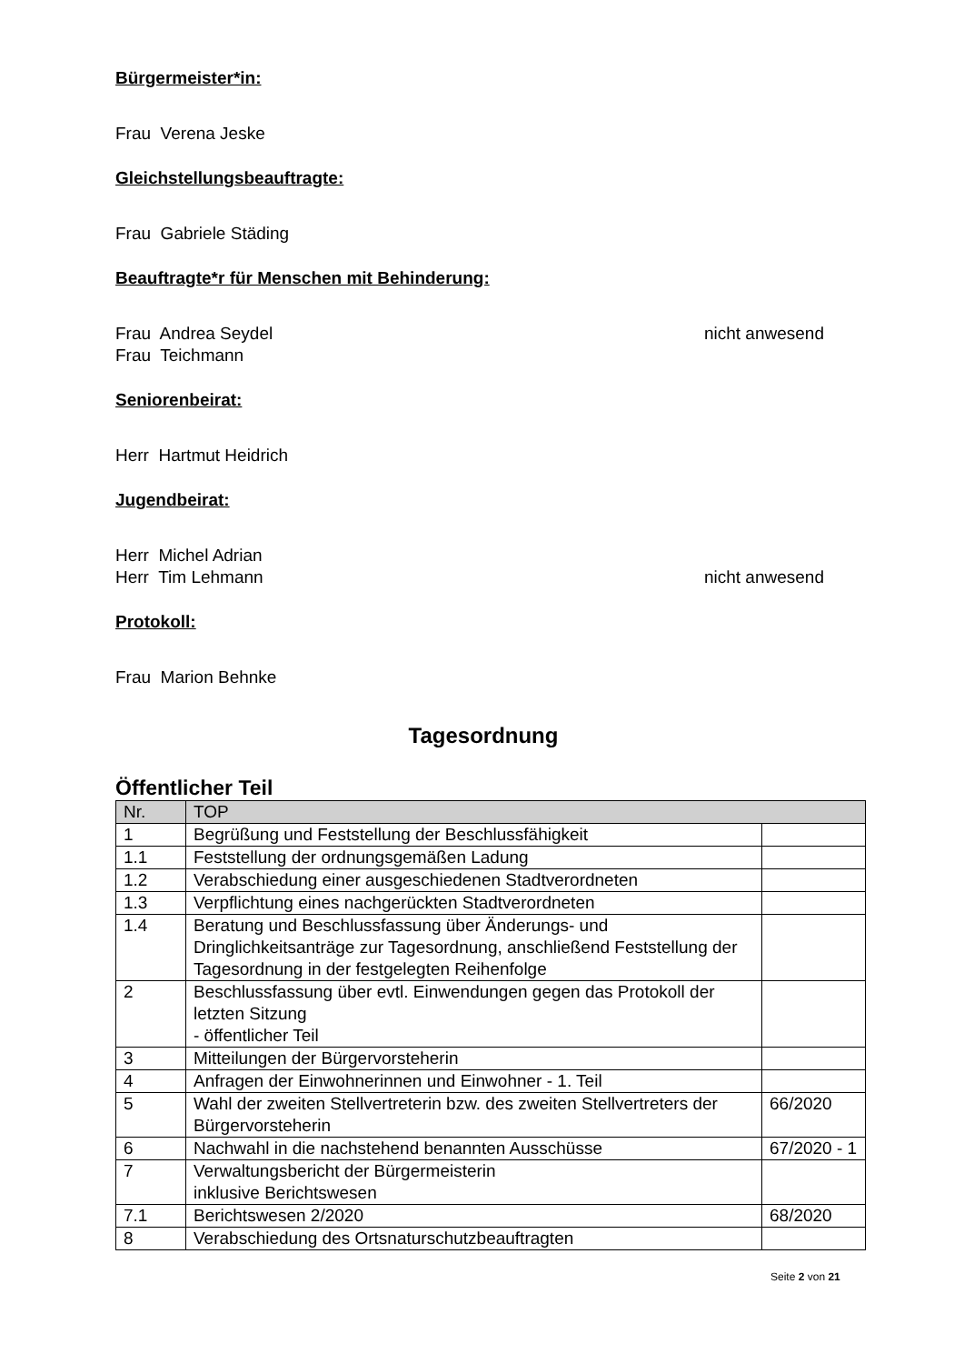Bürgermeister*in:
Frau Verena Jeske
Gleichstellungsbeauftragte:
Frau Gabriele Städing
Beauftragte*r für Menschen mit Behinderung:
Frau Andrea Seydel nicht anwesend
Frau Teichmann
Seniorenbeirat:
Herr Hartmut Heidrich
Jugendbeirat:
Herr Michel Adrian
Herr Tim Lehmann nicht anwesend
Protokoll:
Frau Marion Behnke
Tagesordnung
Öffentlicher Teil
| Nr. | TOP | |
| --- | --- | --- |
| 1 | Begrüßung und Feststellung der Beschlussfähigkeit | |
| 1.1 | Feststellung der ordnungsgemäßen Ladung | |
| 1.2 | Verabschiedung einer ausgeschiedenen Stadtverordneten | |
| 1.3 | Verpflichtung eines nachgerückten Stadtverordneten | |
| 1.4 | Beratung und Beschlussfassung über Änderungs- und Dringlichkeitsanträge zur Tagesordnung, anschließend Feststellung der Tagesordnung in der festgelegten Reihenfolge | |
| 2 | Beschlussfassung über evtl. Einwendungen gegen das Protokoll der letzten Sitzung - öffentlicher Teil | |
| 3 | Mitteilungen der Bürgervorsteherin | |
| 4 | Anfragen der Einwohnerinnen und Einwohner - 1. Teil | |
| 5 | Wahl der zweiten Stellvertreterin bzw. des zweiten Stellvertreters der Bürgervorsteherin | 66/2020 |
| 6 | Nachwahl in die nachstehend benannten Ausschüsse | 67/2020 - 1 |
| 7 | Verwaltungsbericht der Bürgermeisterin inklusive Berichtswesen | |
| 7.1 | Berichtswesen 2/2020 | 68/2020 |
| 8 | Verabschiedung des Ortsnaturschutzbeauftragten | |
Seite 2 von 21